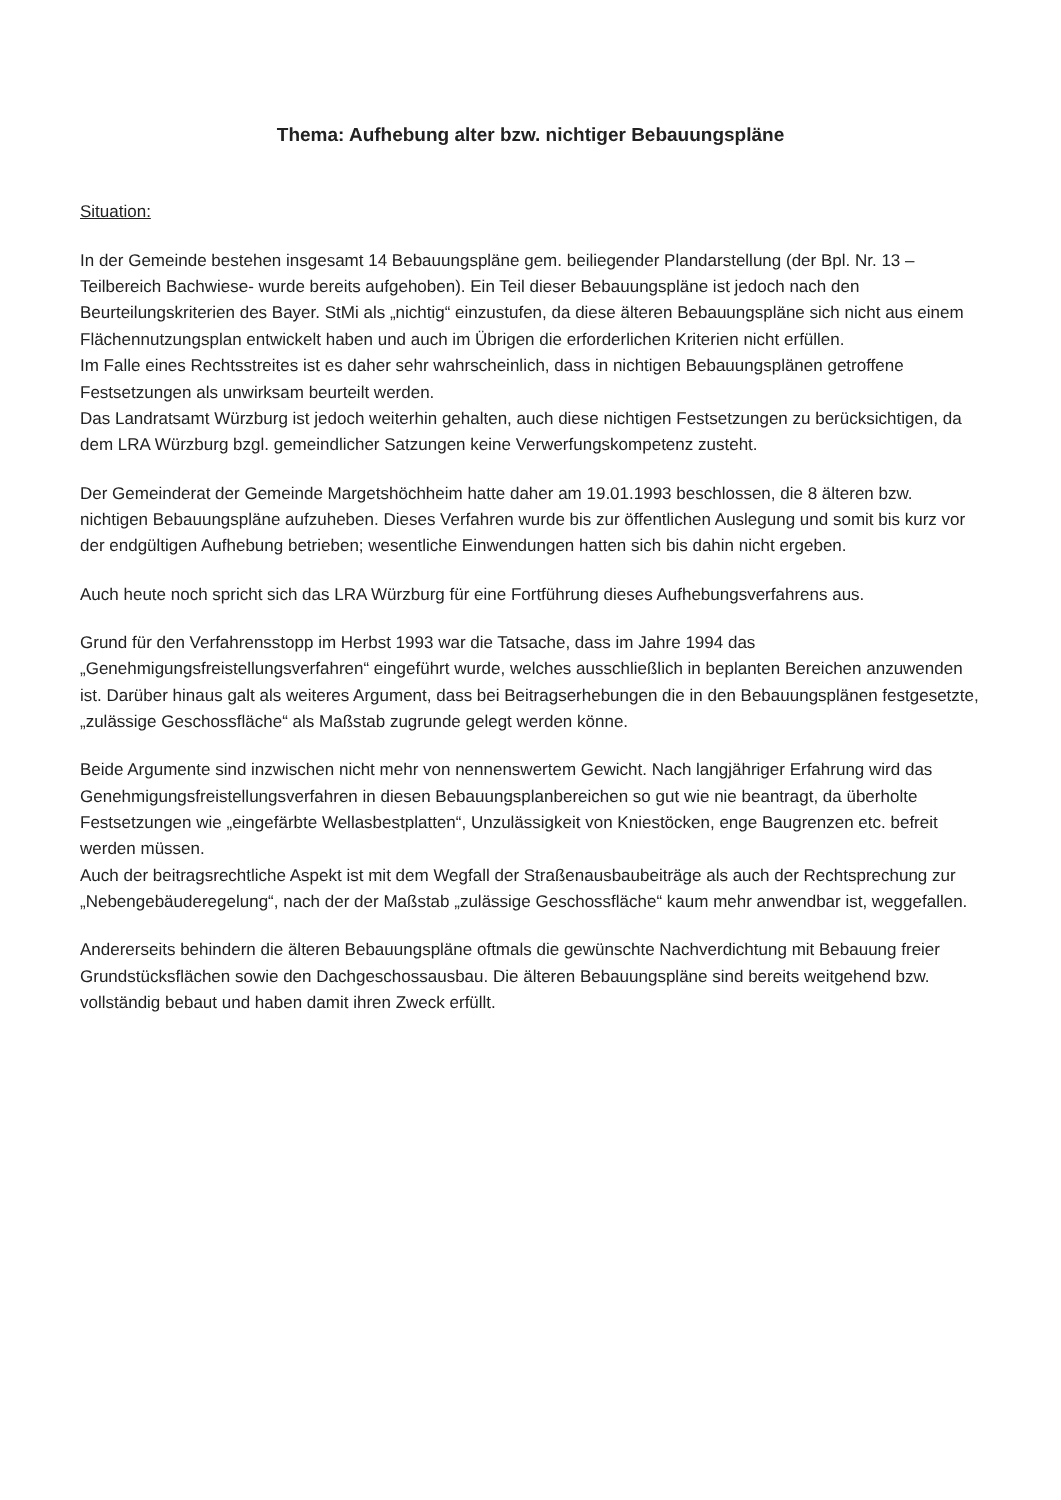Thema: Aufhebung alter bzw. nichtiger Bebauungspläne
Situation:
In der Gemeinde bestehen insgesamt 14 Bebauungspläne gem. beiliegender Plandarstellung (der Bpl. Nr. 13 – Teilbereich Bachwiese- wurde bereits aufgehoben). Ein Teil dieser Bebauungspläne ist jedoch nach den Beurteilungskriterien des Bayer. StMi als „nichtig“ einzustufen, da diese älteren Bebauungspläne sich nicht aus einem Flächennutzungsplan entwickelt haben und auch im Übrigen die erforderlichen Kriterien nicht erfüllen.
Im Falle eines Rechtsstreites ist es daher sehr wahrscheinlich, dass in nichtigen Bebauungsplänen getroffene Festsetzungen als unwirksam beurteilt werden.
Das Landratsamt Würzburg ist jedoch weiterhin gehalten, auch diese nichtigen Festsetzungen zu berücksichtigen, da dem LRA Würzburg bzgl. gemeindlicher Satzungen keine Verwerfungskompetenz zusteht.
Der Gemeinderat der Gemeinde Margetshöchheim hatte daher am 19.01.1993 beschlossen, die 8 älteren bzw. nichtigen Bebauungspläne aufzuheben. Dieses Verfahren wurde bis zur öffentlichen Auslegung und somit bis kurz vor der endgültigen Aufhebung betrieben; wesentliche Einwendungen hatten sich bis dahin nicht ergeben.
Auch heute noch spricht sich das LRA Würzburg für eine Fortführung dieses Aufhebungsverfahrens aus.
Grund für den Verfahrensstopp im Herbst 1993 war die Tatsache, dass im Jahre 1994 das „Genehmigungsfreistellungsverfahren“ eingeführt wurde, welches ausschließlich in beplanten Bereichen anzuwenden ist. Darüber hinaus galt als weiteres Argument, dass bei Beitragserhebungen die in den Bebauungsplänen festgesetzte, „zulässige Geschossfläche“ als Maßstab zugrunde gelegt werden könne.
Beide Argumente sind inzwischen nicht mehr von nennenswertem Gewicht. Nach langjähriger Erfahrung wird das Genehmigungsfreistellungsverfahren in diesen Bebauungsplanbereichen so gut wie nie beantragt, da überholte Festsetzungen wie „eingefärbte Wellasbestplatten“, Unzulässigkeit von Kniestöcken, enge Baugrenzen etc. befreit werden müssen.
Auch der beitragsrechtliche Aspekt ist mit dem Wegfall der Straßenausbaubeiträge als auch der Rechtsprechung zur „Nebengebäuderegelung“, nach der der Maßstab „zulässige Geschossfläche“ kaum mehr anwendbar ist, weggefallen.
Andererseits behindern die älteren Bebauungspläne oftmals die gewünschte Nachverdichtung mit Bebauung freier Grundstücksflächen sowie den Dachgeschossausbau. Die älteren Bebauungspläne sind bereits weitgehend bzw. vollständig bebaut und haben damit ihren Zweck erfüllt.